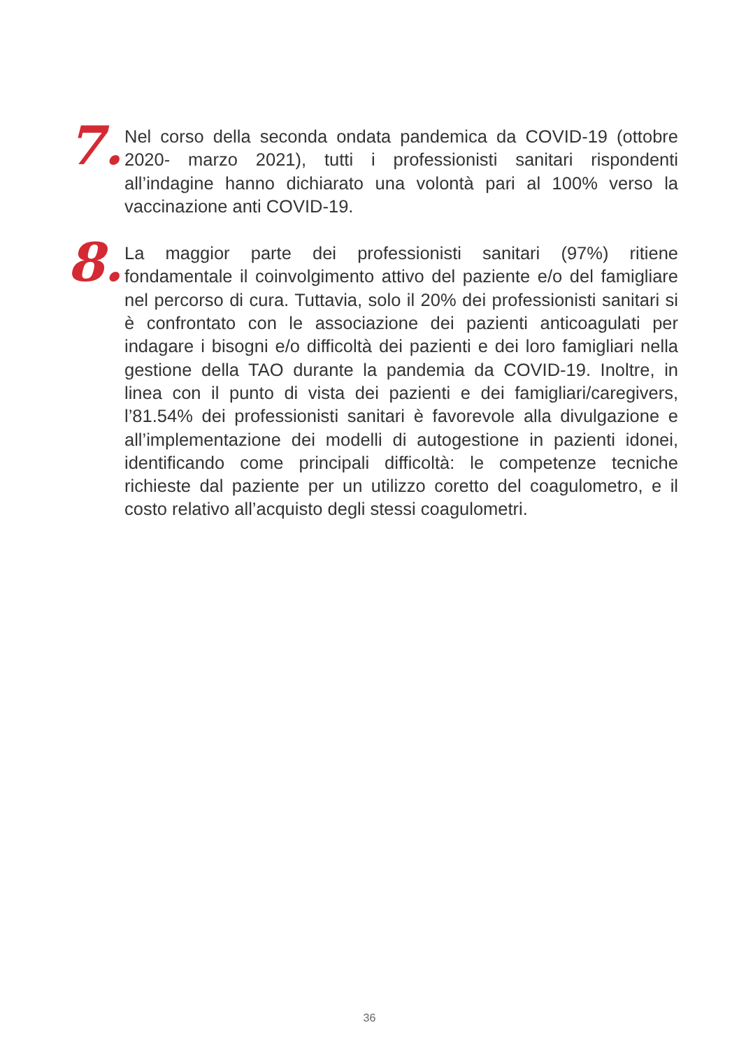7.
Nel corso della seconda ondata pandemica da COVID-19 (ottobre 2020- marzo 2021), tutti i professionisti sanitari rispondenti all’indagine hanno dichiarato una volontà pari al 100% verso la vaccinazione anti COVID-19.
8.
La maggior parte dei professionisti sanitari (97%) ritiene fondamentale il coinvolgimento attivo del paziente e/o del famigliare nel percorso di cura. Tuttavia, solo il 20% dei professionisti sanitari si è confrontato con le associazione dei pazienti anticoagulati per indagare i bisogni e/o difficoltà dei pazienti e dei loro famigliari nella gestione della TAO durante la pandemia da COVID-19. Inoltre, in linea con il punto di vista dei pazienti e dei famigliari/caregivers, l’81.54% dei professionisti sanitari è favorevole alla divulgazione e all’implementazione dei modelli di autogestione in pazienti idonei, identificando come principali difficoltà: le competenze tecniche richieste dal paziente per un utilizzo coretto del coagulometro, e il costo relativo all’acquisto degli stessi coagulometri.
36